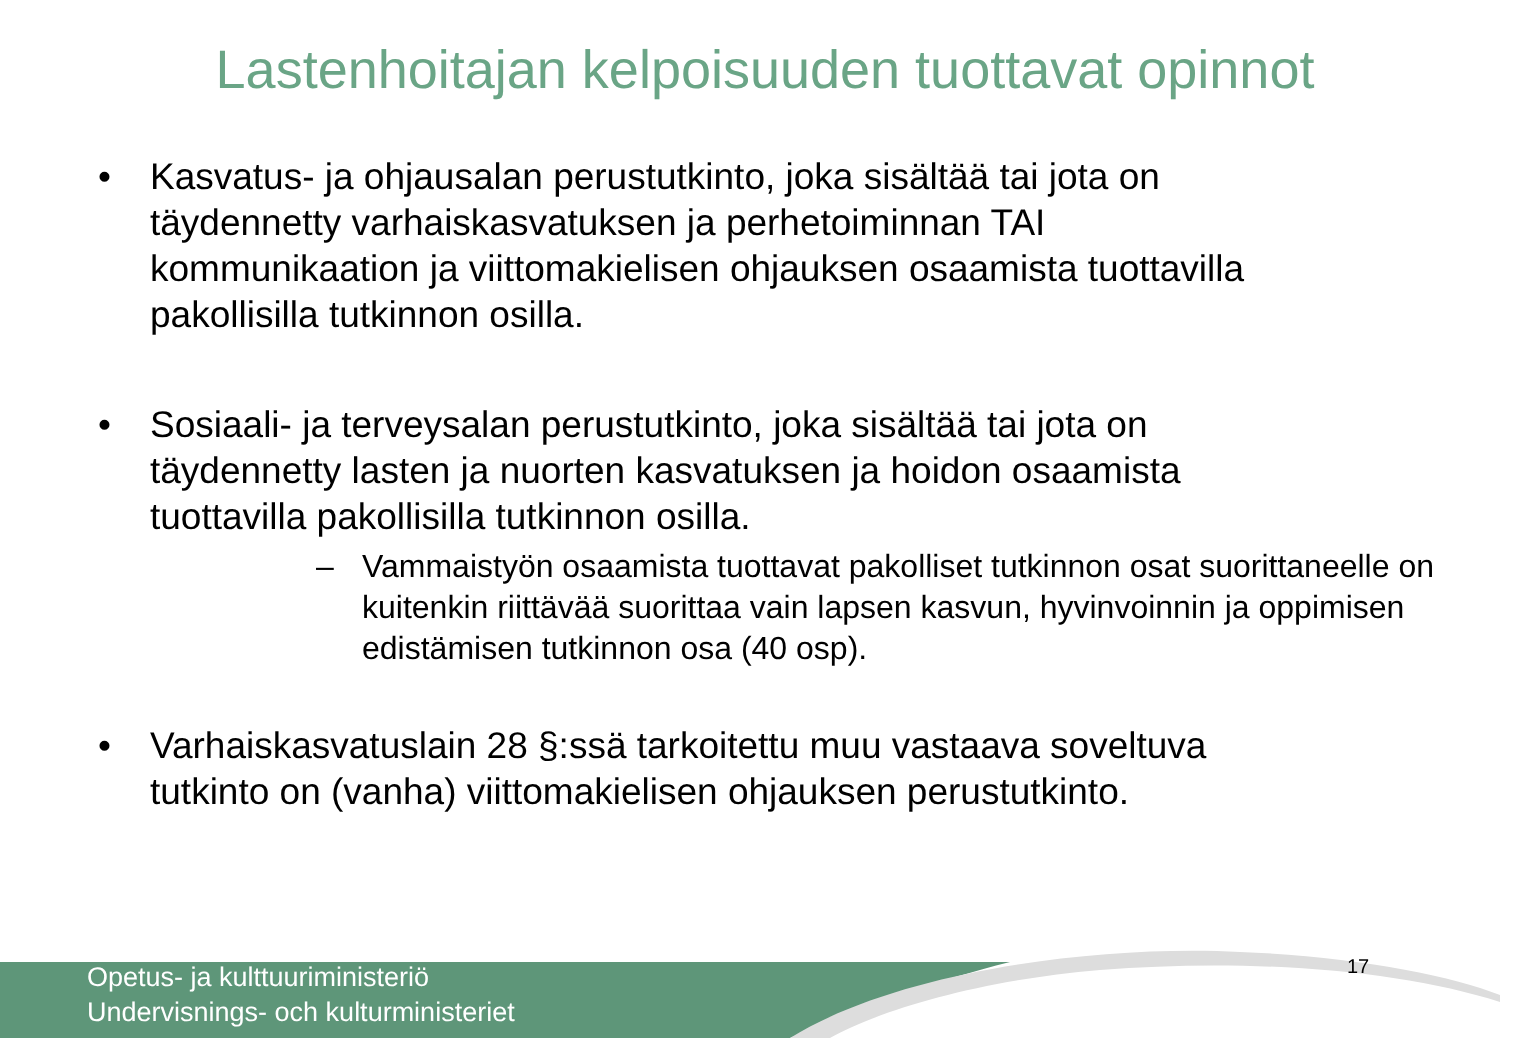Lastenhoitajan kelpoisuuden tuottavat opinnot
• Kasvatus- ja ohjausalan perustutkinto, joka sisältää tai jota on täydennetty varhaiskasvatuksen ja perhetoiminnan TAI kommunikaation ja viittomakielisen ohjauksen osaamista tuottavilla pakollisilla tutkinnon osilla.
• Sosiaali- ja terveysalan perustutkinto, joka sisältää tai jota on täydennetty lasten ja nuorten kasvatuksen ja hoidon osaamista tuottavilla pakollisilla tutkinnon osilla.
– Vammaistyön osaamista tuottavat pakolliset tutkinnon osat suorittaneelle on kuitenkin riittävää suorittaa vain lapsen kasvun, hyvinvoinnin ja oppimisen edistämisen tutkinnon osa (40 osp).
• Varhaiskasvatuslain 28 §:ssä tarkoitettu muu vastaava soveltuva tutkinto on (vanha) viittomakielisen ohjauksen perustutkinto.
Opetus- ja kulttuuriministeriö
Undervisnings- och kulturministeriet
17